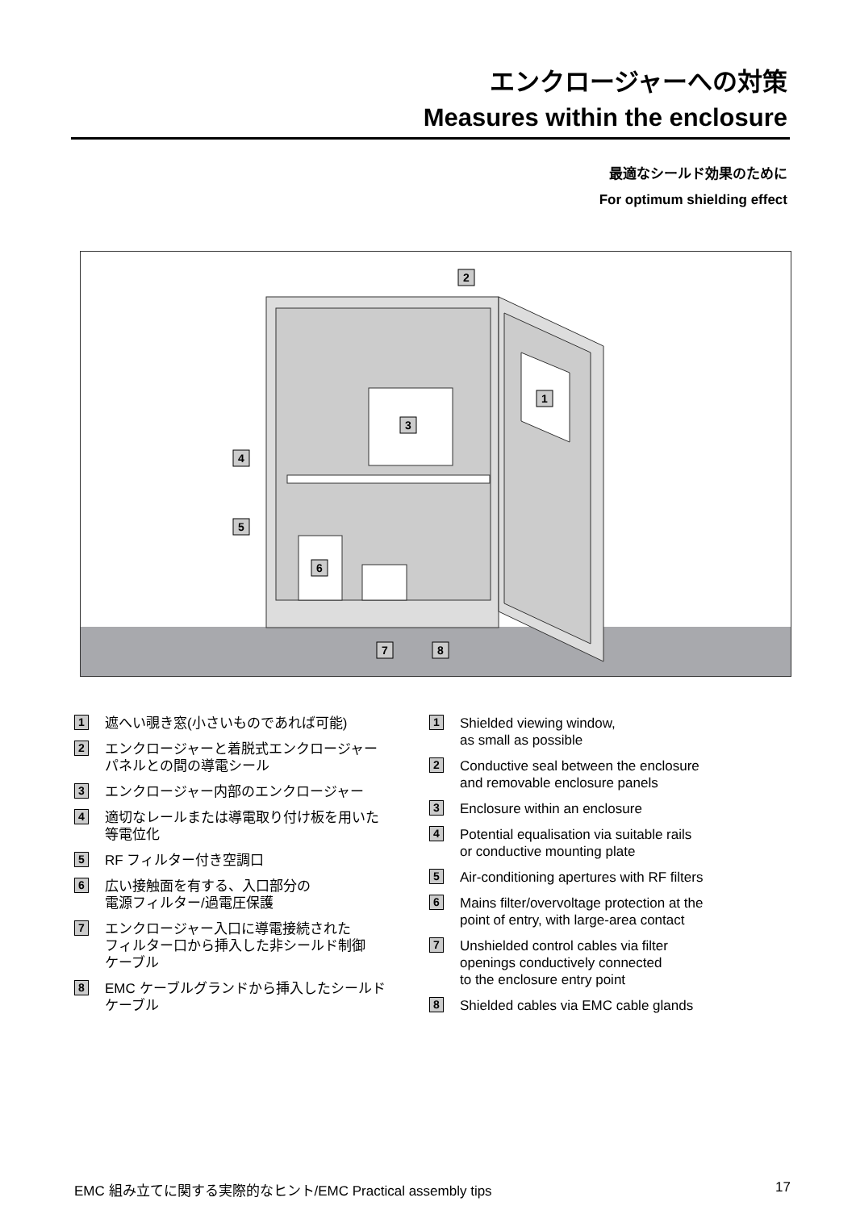エンクロージャーへの対策
Measures within the enclosure
最適なシールド効果のために
For optimum shielding effect
2
1
3
4
5
6
7
8
1 遮へい覗き窓(小さいものであれば可能)
2 エンクロージャーと着脱式エンクロージャー
パネルとの間の導電シール
3 エンクロージャー内部のエンクロージャー
4 適切なレールまたは導電取り付け板を用いた
等電位化
5 RF フィルター付き空調口
6 広い接触面を有する、入口部分の
電源フィルター/過電圧保護
7 エンクロージャー入口に導電接続された
フィルター口から挿入した非シールド制御
ケーブル
8 EMC ケーブルグランドから挿入したシールド
ケーブル
1 Shielded viewing window,
as small as possible
2 Conductive seal between the enclosure
and removable enclosure panels
3 Enclosure within an enclosure
4 Potential equalisation via suitable rails
or conductive mounting plate
5 Air-conditioning apertures with RF filters
6 Mains filter/overvoltage protection at the
point of entry, with large-area contact
7 Unshielded control cables via filter
openings conductively connected
to the enclosure entry point
8 Shielded cables via EMC cable glands
EMC 組み立てに関する実際的なヒント/EMC Practical assembly tips 17